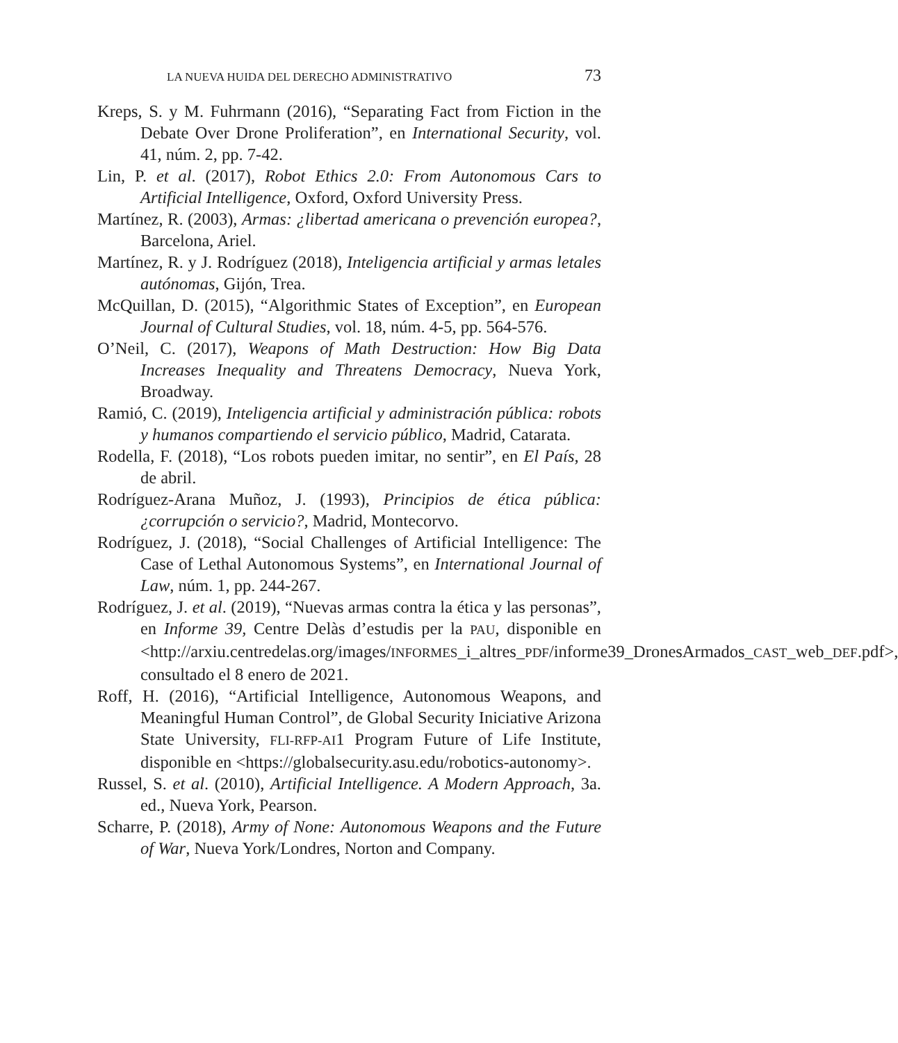LA NUEVA HUIDA DEL DERECHO ADMINISTRATIVO 73
Kreps, S. y M. Fuhrmann (2016), “Separating Fact from Fiction in the Debate Over Drone Proliferation”, en International Security, vol. 41, núm. 2, pp. 7-42.
Lin, P. et al. (2017), Robot Ethics 2.0: From Autonomous Cars to Artificial Intelligence, Oxford, Oxford University Press.
Martínez, R. (2003), Armas: ¿libertad americana o prevención europea?, Barcelona, Ariel.
Martínez, R. y J. Rodríguez (2018), Inteligencia artificial y armas letales autónomas, Gijón, Trea.
McQuillan, D. (2015), “Algorithmic States of Exception”, en European Journal of Cultural Studies, vol. 18, núm. 4-5, pp. 564-576.
O’Neil, C. (2017), Weapons of Math Destruction: How Big Data Increases Inequality and Threatens Democracy, Nueva York, Broadway.
Ramió, C. (2019), Inteligencia artificial y administración pública: robots y humanos compartiendo el servicio público, Madrid, Catarata.
Rodella, F. (2018), “Los robots pueden imitar, no sentir”, en El País, 28 de abril.
Rodríguez-Arana Muñoz, J. (1993), Principios de ética pública: ¿corrupción o servicio?, Madrid, Montecorvo.
Rodríguez, J. (2018), “Social Challenges of Artificial Intelligence: The Case of Lethal Autonomous Systems”, en International Journal of Law, núm. 1, pp. 244-267.
Rodríguez, J. et al. (2019), “Nuevas armas contra la ética y las personas”, en Informe 39, Centre Delàs d’estudis per la PAU, disponible en <http://arxiu.centredelas.org/images/INFORMES_i_altres_PDF/informe39_DronesArmados_CAST_web_DEF.pdf>, consultado el 8 enero de 2021.
Roff, H. (2016), “Artificial Intelligence, Autonomous Weapons, and Meaningful Human Control”, de Global Security Iniciative Arizona State University, FLI-RFP-AI1 Program Future of Life Institute, disponible en <https://globalsecurity.asu.edu/robotics-autonomy>.
Russel, S. et al. (2010), Artificial Intelligence. A Modern Approach, 3a. ed., Nueva York, Pearson.
Scharre, P. (2018), Army of None: Autonomous Weapons and the Future of War, Nueva York/Londres, Norton and Company.